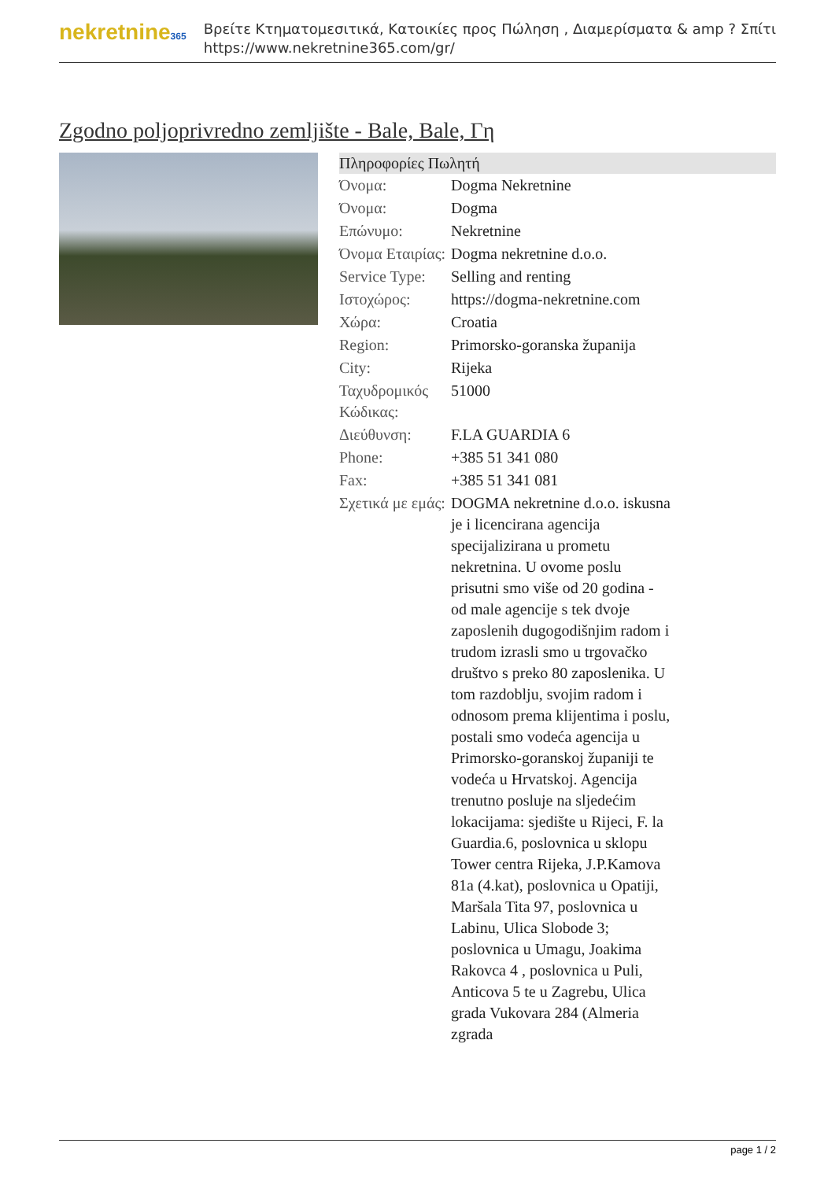nekretnine365
Βρείτε Κτηματομεσιτικά, Κατοικίες προς Πώληση , Διαμερίσματα & amp ? Σπίτι
https://www.nekretnine365.com/gr/
Zgodno poljoprivredno zemljište - Bale, Bale, Γη
| Πληροφορίες Πωλητή | |
| --- | --- |
| Όνομα: | Dogma Nekretnine |
| Όνομα: | Dogma |
| Επώνυμο: | Nekretnine |
| Όνομα Εταιρίας: | Dogma nekretnine d.o.o. |
| Service Type: | Selling and renting |
| Ιστοχώρος: | https://dogma-nekretnine.com |
| Χώρα: | Croatia |
| Region: | Primorsko-goranska županija |
| City: | Rijeka |
| Ταχυδρομικός Κώδικας: | 51000 |
| Διεύθυνση: | F.LA GUARDIA 6 |
| Phone: | +385 51 341 080 |
| Fax: | +385 51 341 081 |
| Σχετικά με εμάς: | DOGMA nekretnine d.o.o. iskusna je i licencirana agencija specijalizirana u prometu nekretnina. U ovome poslu prisutni smo više od 20 godina - od male agencije s tek dvoje zaposlenih dugogodišnjim radom i trudom izrasli smo u trgovačko društvo s preko 80 zaposlenika. U tom razdoblju, svojim radom i odnosom prema klijentima i poslu, postali smo vodeća agencija u Primorsko-goranskoj županiji te vodeća u Hrvatskoj. Agencija trenutno posluje na sljedećim lokacijama: sjedište u Rijeci, F. la Guardia.6, poslovnica u sklopu Tower centra Rijeka, J.P.Kamova 81a (4.kat), poslovnica u Opatiji, Maršala Tita 97, poslovnica u Labinu, Ulica Slobode 3; poslovnica u Umagu, Joakima Rakovca 4 , poslovnica u Puli, Anticova 5 te u Zagrebu, Ulica grada Vukovara 284 (Almeria zgrada |
page 1 / 2